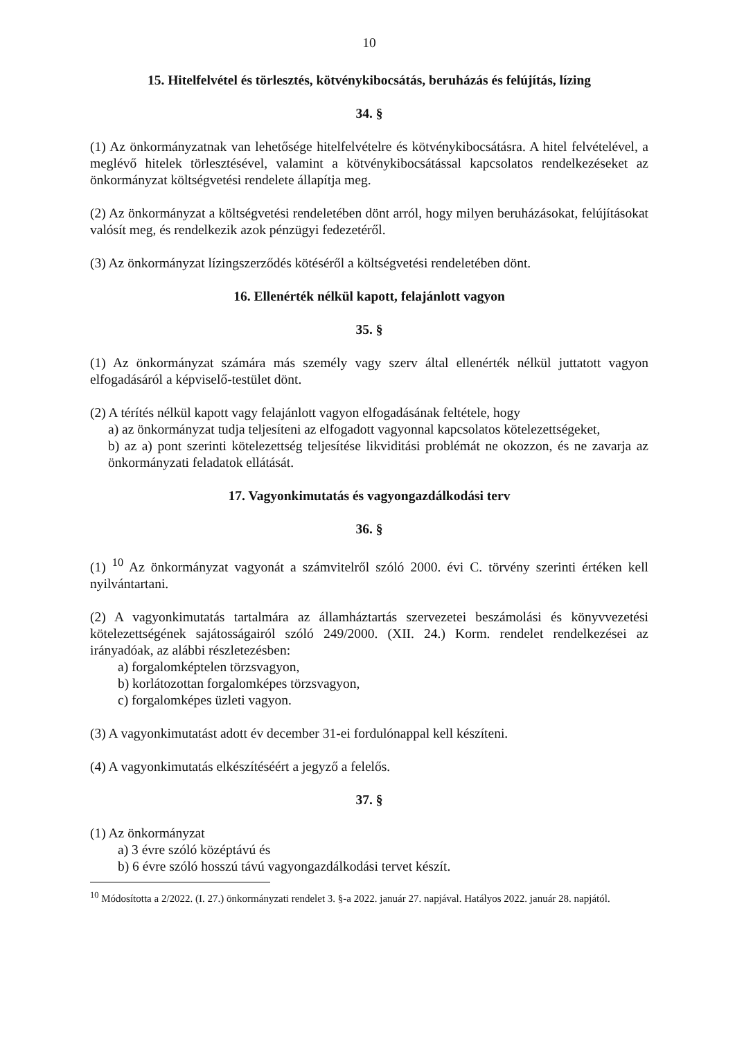10
15. Hitelfelvétel és törlesztés, kötvénykibocsátás, beruházás és felújítás, lízing
34. §
(1) Az önkormányzatnak van lehetősége hitelfelvételre és kötvénykibocsátásra. A hitel felvételével, a meglévő hitelek törlesztésével, valamint a kötvénykibocsátással kapcsolatos rendelkezéseket az önkormányzat költségvetési rendelete állapítja meg.
(2) Az önkormányzat a költségvetési rendeletében dönt arról, hogy milyen beruházásokat, felújításokat valósít meg, és rendelkezik azok pénzügyi fedezetéről.
(3) Az önkormányzat lízingszerződés kötéséről a költségvetési rendeletében dönt.
16. Ellenérték nélkül kapott, felajánlott vagyon
35. §
(1) Az önkormányzat számára más személy vagy szerv által ellenérték nélkül juttatott vagyon elfogadásáról a képviselő-testület dönt.
(2) A térítés nélkül kapott vagy felajánlott vagyon elfogadásának feltétele, hogy
a) az önkormányzat tudja teljesíteni az elfogadott vagyonnal kapcsolatos kötelezettségeket,
b) az a) pont szerinti kötelezettség teljesítése likviditási problémát ne okozzon, és ne zavarja az önkormányzati feladatok ellátását.
17. Vagyonkimutatás és vagyongazdálkodási terv
36. §
(1) <sup>10</sup> Az önkormányzat vagyonát a számvitelről szóló 2000. évi C. törvény szerinti értéken kell nyilvántartani.
(2) A vagyonkimutatás tartalmára az államháztartás szervezetei beszámolási és könyvvezetési kötelezettségének sajátosságairól szóló 249/2000. (XII. 24.) Korm. rendelet rendelkezései az irányadóak, az alábbi részletezésben:
a) forgalomképtelen törzsvagyon,
b) korlátozottan forgalomképes törzsvagyon,
c) forgalomképes üzleti vagyon.
(3) A vagyonkimutatást adott év december 31-ei fordulónappal kell készíteni.
(4) A vagyonkimutatás elkészítéséért a jegyző a felelős.
37. §
(1) Az önkormányzat
a) 3 évre szóló középtávú és
b) 6 évre szóló hosszú távú vagyongazdálkodási tervet készít.
<sup>10</sup> Módosította a 2/2022. (I. 27.) önkormányzati rendelet 3. §-a 2022. január 27. napjával. Hatályos 2022. január 28. napjától.